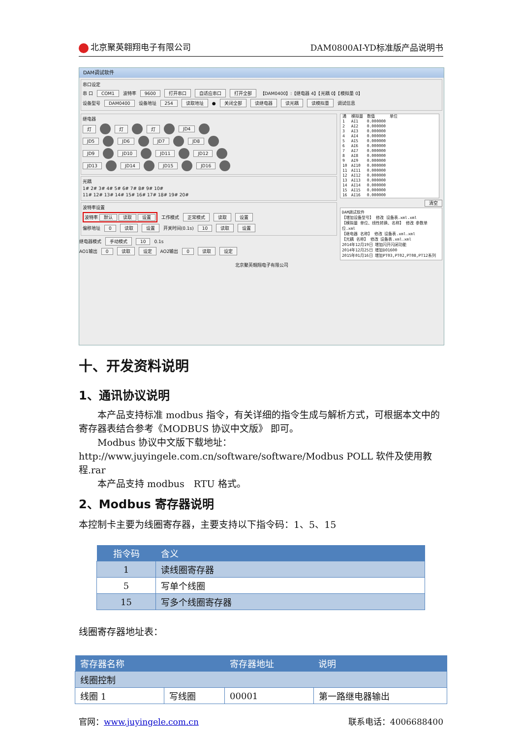北京聚英翱翔电子有限公司 DAM0800AI-YD标准版产品说明书
DAM调试软件
串口设定
串 口 COM1 波特率 9600 打开串口 自适应串口 打开全部 【DAM0400】:【继电器 4】【光耦 0】【模拟量 0】
设备型号 DAM0400 设备地址 254 读取地址 ● 关闭全部 读继电器 读光耦 读模拟量 调试信息
继电器
灯 灯 灯 JD4
JD5 JD6 JD7 JD8
JD9 JD10 JD11 JD12
JD13 JD14 JD15 JD16
光耦
1# 2# 3# 4# 5# 6# 7# 8# 9# 10#
11# 12# 13# 14# 15# 16# 17# 18# 19# 20#
波特率设置
波特率 默认 读取 设置 工作模式 正常模式 读取 设置
偏移地址 0 读取 设置 开关时间(0.1s) 10 读取 设置
继电器模式 手动模式 10 0.1s
AO1输出 0 读取 设定 AO2输出 0 读取 设定
| 通 | 模拟量 | 数值 | 单位 |
| --- | --- | --- | --- |
| 1 | AI1 | 0.000000 | |
| 2 | AI2 | 0.000000 | |
| 3 | AI3 | 0.000000 | |
| 4 | AI4 | 0.000000 | |
| 5 | AI5 | 0.000000 | |
| 6 | AI6 | 0.000000 | |
| 7 | AI7 | 0.000000 | |
| 8 | AI8 | 0.000000 | |
| 9 | AI9 | 0.000000 | |
| 10 | AI10 | 0.000000 | |
| 11 | AI11 | 0.000000 | |
| 12 | AI12 | 0.000000 | |
| 13 | AI13 | 0.000000 | |
| 14 | AI14 | 0.000000 | |
| 15 | AI15 | 0.000000 | |
| 16 | AI16 | 0.000000 | |
清空
DAM调试软件
【增加设备型号】 修改 设备表.xml.xml
【模拟量 单位、线性转换、名称】 修改 参数单位.xml
【继电器 名称】 修改 设备表.xml.xml
【光耦 名称】 修改 设备表.xml.xml
2014年12月19日 增加闪开闪闭功能
2014年12月25日 增加DO1600
2015年01月16日 增加PT03,PT02,PT08,PT12系列
北京聚英翱翔电子有限公司
十、开发资料说明
1、通讯协议说明
本产品支持标准 modbus 指令，有关详细的指令生成与解析方式，可根据本文中的寄存器表结合参考《MODBUS 协议中文版》 即可。
Modbus 协议中文版下载地址：
http://www.juyingele.com.cn/software/software/Modbus POLL 软件及使用教程.rar
本产品支持 modbus　RTU 格式。
2、Modbus 寄存器说明
本控制卡主要为线圈寄存器，主要支持以下指令码：1、5、15
| 指令码 | 含义 |
| --- | --- |
| 1 | 读线圈寄存器 |
| 5 | 写单个线圈 |
| 15 | 写多个线圈寄存器 |
线圈寄存器地址表：
| 寄存器名称 | | 寄存器地址 | 说明 |
| --- | --- | --- | --- |
| 线圈控制 | | | |
| 线圈 1 | 写线圈 | 00001 | 第一路继电器输出 |
官网：www.juyingele.com.cn 联系电话：4006688400